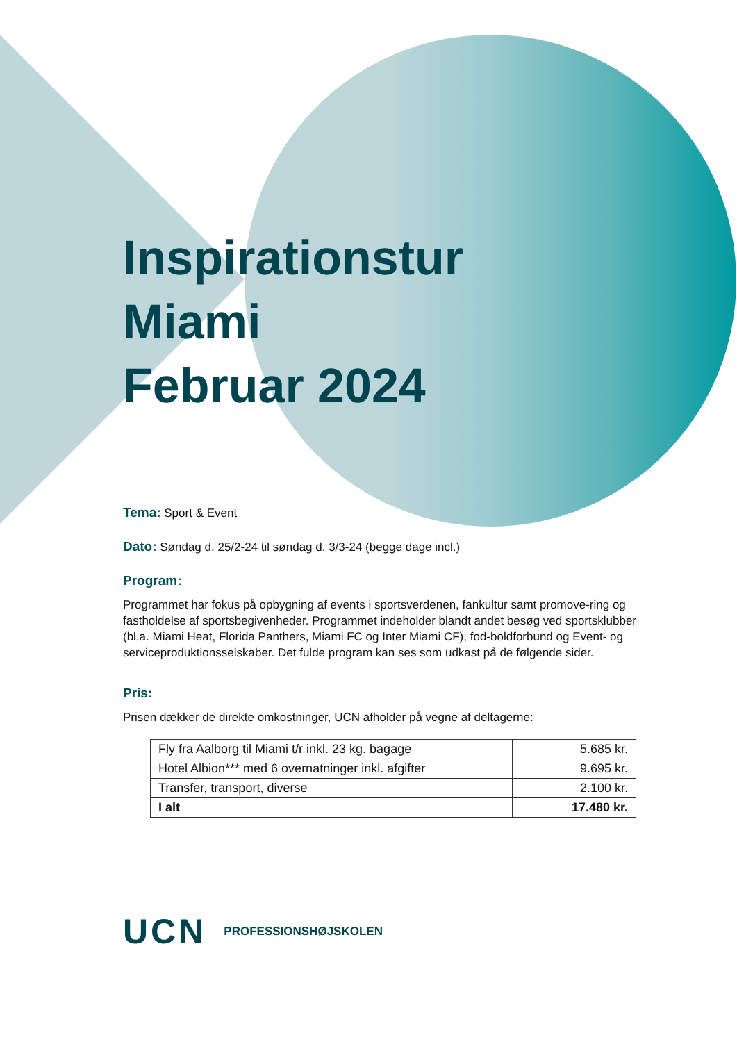Inspirationstur
Miami
Februar 2024
Tema: Sport & Event
Dato: Søndag d. 25/2-24 til søndag d. 3/3-24 (begge dage incl.)
Program:
Programmet har fokus på opbygning af events i sportsverdenen, fankultur samt promove-ring og fastholdelse af sportsbegivenheder. Programmet indeholder blandt andet besøg ved sportsklubber (bl.a. Miami Heat, Florida Panthers, Miami FC og Inter Miami CF), fod-boldforbund og Event- og serviceproduktionsselskaber. Det fulde program kan ses som udkast på de følgende sider.
Pris:
Prisen dækker de direkte omkostninger, UCN afholder på vegne af deltagerne:
| Fly fra Aalborg til Miami t/r inkl. 23 kg. bagage | 5.685 kr. |
| Hotel Albion*** med 6 overnatninger inkl. afgifter | 9.695 kr. |
| Transfer, transport, diverse | 2.100 kr. |
| I alt | 17.480 kr. |
UCN PROFESSIONSHØJSKOLEN